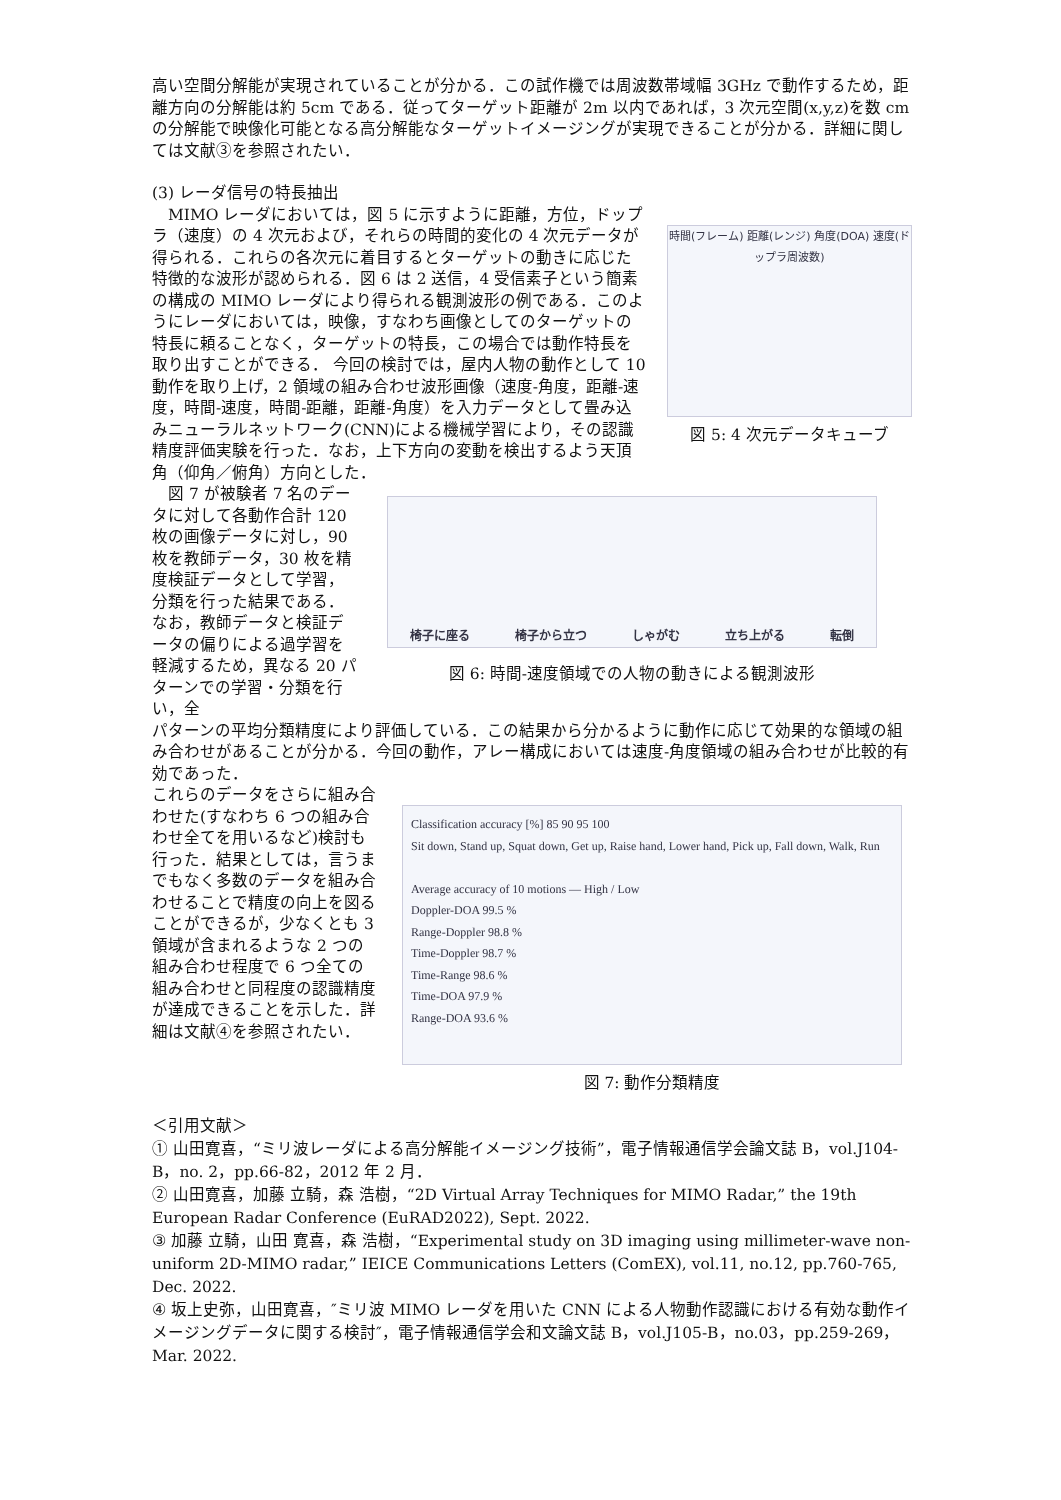高い空間分解能が実現されていることが分かる．この試作機では周波数帯域幅 3GHz で動作するため，距離方向の分解能は約 5cm である．従ってターゲット距離が 2m 以内であれば，3 次元空間(x,y,z)を数 cm の分解能で映像化可能となる高分解能なターゲットイメージングが実現できることが分かる．詳細に関しては文献③を参照されたい．
(3) レーダ信号の特長抽出
　MIMO レーダにおいては，図 5 に示すように距離，方位，ドップラ（速度）の 4 次元および，それらの時間的変化の 4 次元データが得られる．これらの各次元に着目するとターゲットの動きに応じた特徴的な波形が認められる．図 6 は 2 送信，4 受信素子という簡素の構成の MIMO レーダにより得られる観測波形の例である．このようにレーダにおいては，映像，すなわち画像としてのターゲットの特長に頼ることなく，ターゲットの特長，この場合では動作特長を取り出すことができる． 今回の検討では，屋内人物の動作として 10 動作を取り上げ，2 領域の組み合わせ波形画像（速度-角度，距離-速度，時間-速度，時間-距離，距離-角度）を入力データとして畳み込みニューラルネットワーク(CNN)による機械学習により，その認識精度評価実験を行った．なお，上下方向の変動を検出するよう天頂角（仰角／俯角）方向とした．
時間(フレーム) 距離(レンジ) 角度(DOA) 速度(ドップラ周波数)
図 5: 4 次元データキューブ
　図 7 が被験者 7 名のデータに対して各動作合計 120 枚の画像データに対し，90 枚を教師データ，30 枚を精度検証データとして学習，分類を行った結果である．なお，教師データと検証データの偏りによる過学習を軽減するため，異なる 20 パターンでの学習・分類を行い，全
椅子に座る 椅子から立つ しゃがむ 立ち上がる 転倒
図 6: 時間-速度領域での人物の動きによる観測波形
パターンの平均分類精度により評価している．この結果から分かるように動作に応じて効果的な領域の組み合わせがあることが分かる．今回の動作，アレー構成においては速度-角度領域の組み合わせが比較的有効であった．
これらのデータをさらに組み合わせた(すなわち 6 つの組み合わせ全てを用いるなど)検討も行った．結果としては，言うまでもなく多数のデータを組み合わせることで精度の向上を図ることができるが，少なくとも 3 領域が含まれるような 2 つの組み合わせ程度で 6 つ全ての組み合わせと同程度の認識精度が達成できることを示した．詳細は文献④を参照されたい．
Classification accuracy [%] 85 90 95 100
Sit down, Stand up, Squat down, Get up, Raise hand, Lower hand, Pick up, Fall down, Walk, Run
Average accuracy of 10 motions — High / Low
Doppler-DOA 99.5 %
Range-Doppler 98.8 %
Time-Doppler 98.7 %
Time-Range 98.6 %
Time-DOA 97.9 %
Range-DOA 93.6 %
図 7: 動作分類精度
＜引用文献＞
① 山田寛喜，“ミリ波レーダによる高分解能イメージング技術”，電子情報通信学会論文誌 B，vol.J104-B，no. 2，pp.66-82，2012 年 2 月．
② 山田寛喜，加藤 立騎，森 浩樹，“2D Virtual Array Techniques for MIMO Radar,” the 19th European Radar Conference (EuRAD2022), Sept. 2022.
③ 加藤 立騎，山田 寛喜，森 浩樹，“Experimental study on 3D imaging using millimeter-wave non-uniform 2D-MIMO radar,” IEICE Communications Letters (ComEX), vol.11, no.12, pp.760-765, Dec. 2022.
④ 坂上史弥，山田寛喜，″ミリ波 MIMO レーダを用いた CNN による人物動作認識における有効な動作イメージングデータに関する検討″，電子情報通信学会和文論文誌 B，vol.J105-B，no.03，pp.259-269，Mar. 2022.